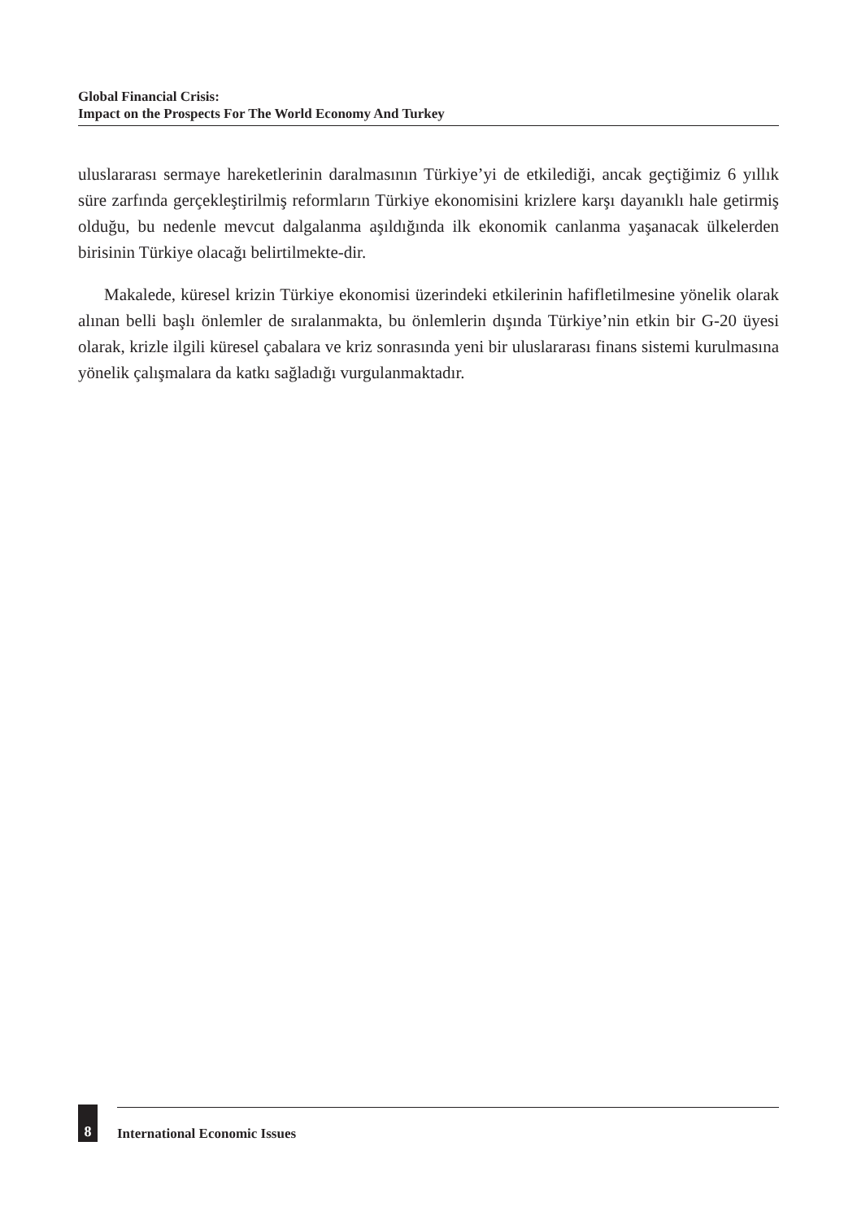Global Financial Crisis:
Impact on the Prospects For The World Economy And Turkey
uluslararası sermaye hareketlerinin daralmasının Türkiye’yi de etkilediği, ancak geçtiğimiz 6 yıllık süre zarfında gerçekleştirilmiş reformların Türkiye ekonomisini krizlere karşı dayanıklı hale getirmiş olduğu, bu nedenle mevcut dalgalanma aşıldığında ilk ekonomik canlanma yaşanacak ülkelerden birisinin Türkiye olacağı belirtilmekte-dir.
Makalede, küresel krizin Türkiye ekonomisi üzerindeki etkilerinin hafifletilmesine yönelik olarak alınan belli başlı önlemler de sıralanmakta, bu önlemlerin dışında Türkiye’nin etkin bir G-20 üyesi olarak, krizle ilgili küresel çabalara ve kriz sonrasında yeni bir uluslararası finans sistemi kurulmasına yönelik çalışmalara da katkı sağladığı vurgulanmaktadır.
8
International Economic Issues